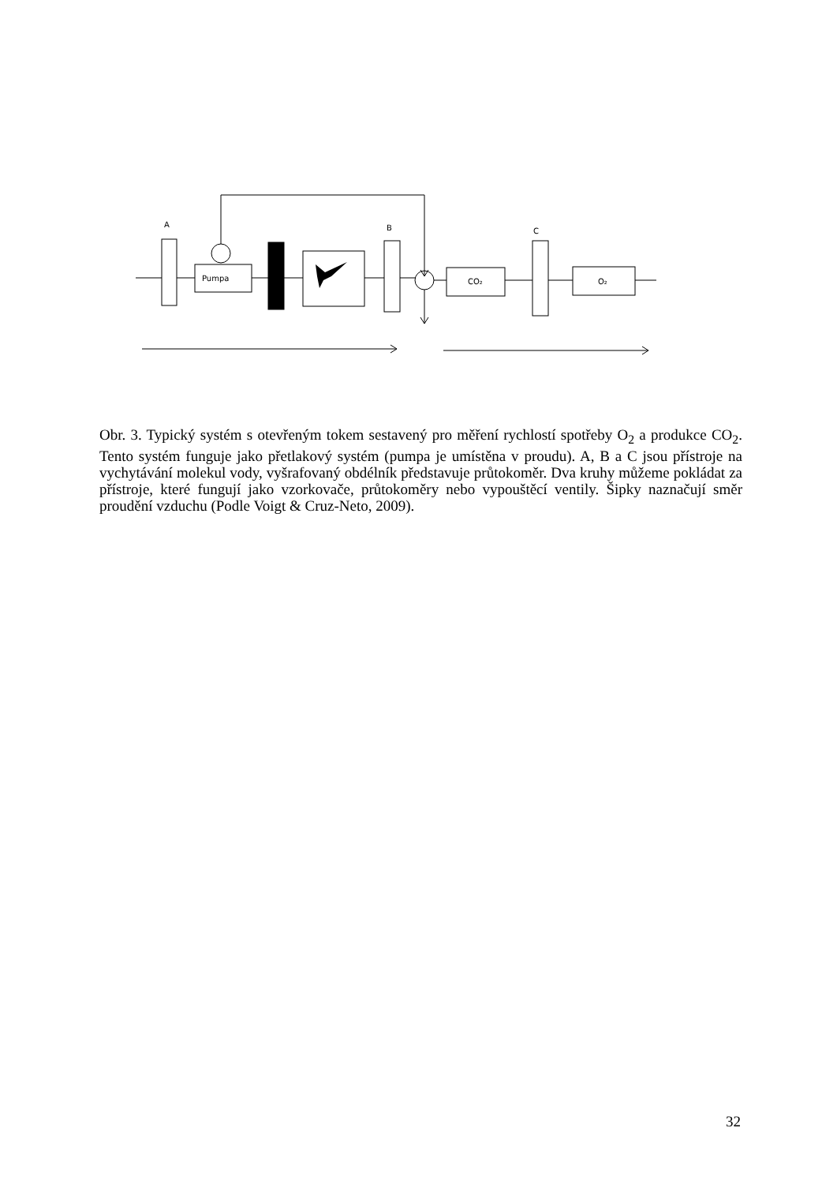A
B
C
Pumpa
CO₂
O₂
Obr. 3. Typický systém s otevřeným tokem sestavený pro měření rychlostí spotřeby O<sub>2</sub> a produkce CO<sub>2</sub>. Tento systém funguje jako přetlakový systém (pumpa je umístěna v proudu). A, B a C jsou přístroje na vychytávání molekul vody, vyšrafovaný obdélník představuje průtokoměr. Dva kruhy můžeme pokládat za přístroje, které fungují jako vzorkovače, průtokoměry nebo vypouštěcí ventily. Šipky naznačují směr proudění vzduchu (Podle Voigt & Cruz-Neto, 2009).
32